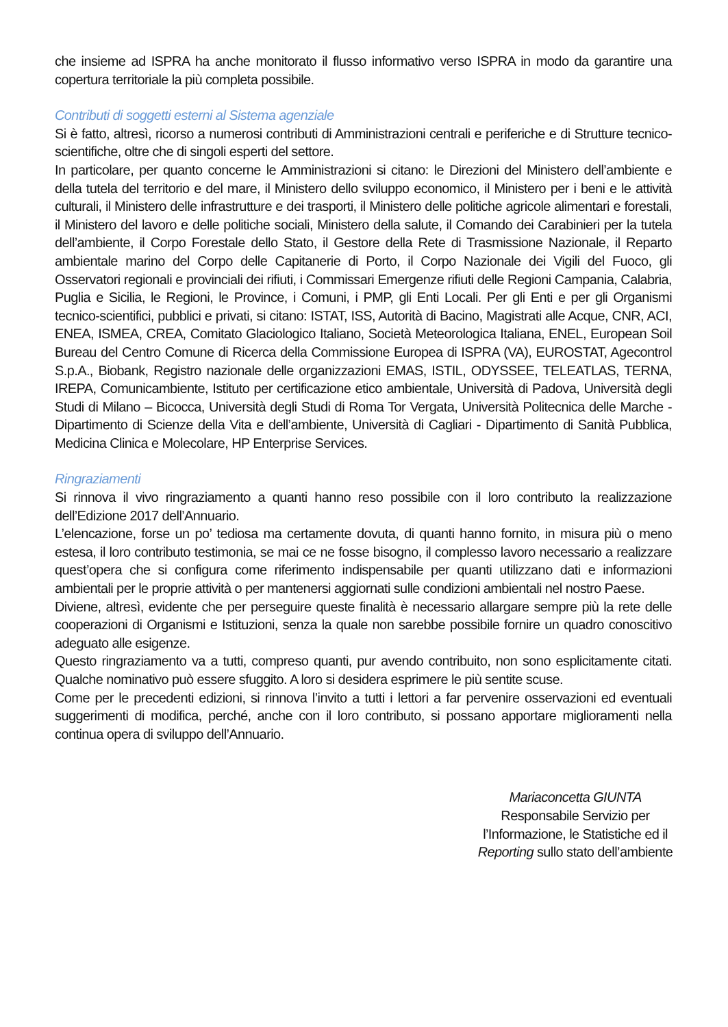che insieme ad ISPRA ha anche monitorato il flusso informativo verso ISPRA in modo da garantire una copertura territoriale la più completa possibile.
Contributi di soggetti esterni al Sistema agenziale
Si è fatto, altresì, ricorso a numerosi contributi di Amministrazioni centrali e periferiche e di Strutture tecnico-scientifiche, oltre che di singoli esperti del settore.
In particolare, per quanto concerne le Amministrazioni si citano: le Direzioni del Ministero dell’ambiente e della tutela del territorio e del mare, il Ministero dello sviluppo economico, il Ministero per i beni e le attività culturali, il Ministero delle infrastrutture e dei trasporti, il Ministero delle politiche agricole alimentari e forestali, il Ministero del lavoro e delle politiche sociali, Ministero della salute, il Comando dei Carabinieri per la tutela dell’ambiente, il Corpo Forestale dello Stato, il Gestore della Rete di Trasmissione Nazionale, il Reparto ambientale marino del Corpo delle Capitanerie di Porto, il Corpo Nazionale dei Vigili del Fuoco, gli Osservatori regionali e provinciali dei rifiuti, i Commissari Emergenze rifiuti delle Regioni Campania, Calabria, Puglia e Sicilia, le Regioni, le Province, i Comuni, i PMP, gli Enti Locali. Per gli Enti e per gli Organismi tecnico-scientifici, pubblici e privati, si citano: ISTAT, ISS, Autorità di Bacino, Magistrati alle Acque, CNR, ACI, ENEA, ISMEA, CREA, Comitato Glaciologico Italiano, Società Meteorologica Italiana, ENEL, European Soil Bureau del Centro Comune di Ricerca della Commissione Europea di ISPRA (VA), EUROSTAT, Agecontrol S.p.A., Biobank, Registro nazionale delle organizzazioni EMAS, ISTIL, ODYSSEE, TELEATLAS, TERNA, IREPA, Comunicambiente, Istituto per certificazione etico ambientale, Università di Padova, Università degli Studi di Milano – Bicocca, Università degli Studi di Roma Tor Vergata, Università Politecnica delle Marche - Dipartimento di Scienze della Vita e dell’ambiente, Università di Cagliari - Dipartimento di Sanità Pubblica, Medicina Clinica e Molecolare, HP Enterprise Services.
Ringraziamenti
Si rinnova il vivo ringraziamento a quanti hanno reso possibile con il loro contributo la realizzazione dell’Edizione 2017 dell’Annuario.
L’elencazione, forse un po’ tediosa ma certamente dovuta, di quanti hanno fornito, in misura più o meno estesa, il loro contributo testimonia, se mai ce ne fosse bisogno, il complesso lavoro necessario a realizzare quest’opera che si configura come riferimento indispensabile per quanti utilizzano dati e informazioni ambientali per le proprie attività o per mantenersi aggiornati sulle condizioni ambientali nel nostro Paese.
Diviene, altresì, evidente che per perseguire queste finalità è necessario allargare sempre più la rete delle cooperazioni di Organismi e Istituzioni, senza la quale non sarebbe possibile fornire un quadro conoscitivo adeguato alle esigenze.
Questo ringraziamento va a tutti, compreso quanti, pur avendo contribuito, non sono esplicitamente citati. Qualche nominativo può essere sfuggito. A loro si desidera esprimere le più sentite scuse.
Come per le precedenti edizioni, si rinnova l’invito a tutti i lettori a far pervenire osservazioni ed eventuali suggerimenti di modifica, perché, anche con il loro contributo, si possano apportare miglioramenti nella continua opera di sviluppo dell’Annuario.
Mariaconcetta GIUNTA
Responsabile Servizio per
l’Informazione, le Statistiche ed il
Reporting sullo stato dell’ambiente